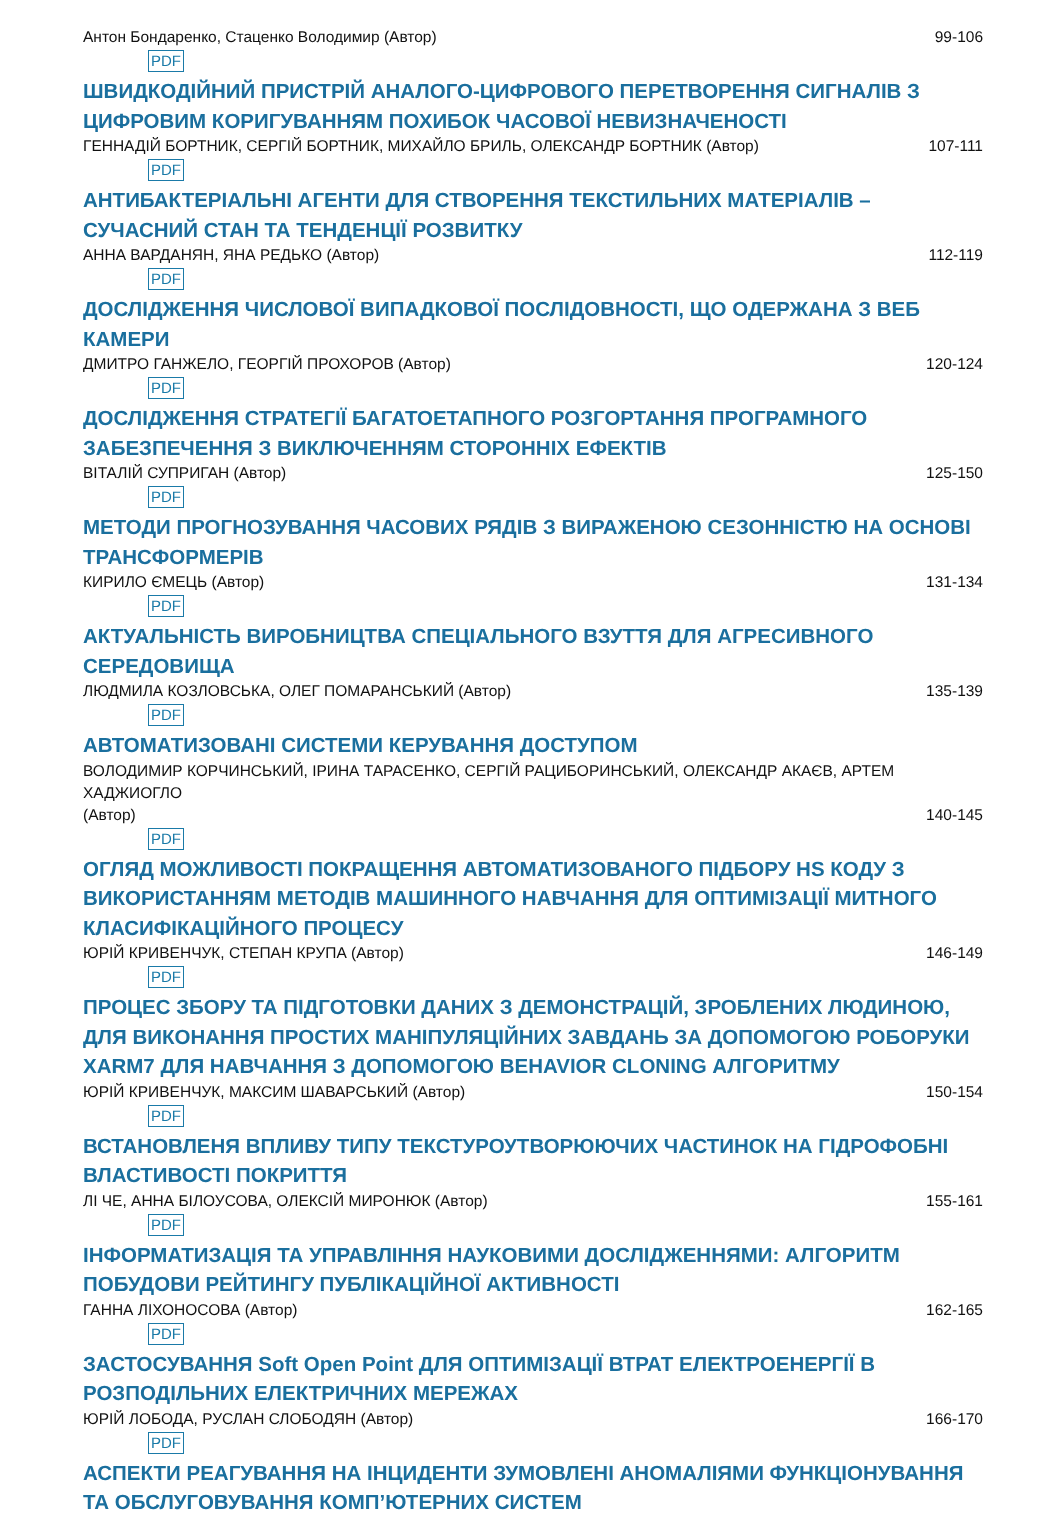Антон Бондаренко, Стаценко Володимир (Автор) 99-106
PDF
ШВИДКОДІЙНИЙ ПРИСТРІЙ АНАЛОГО-ЦИФРОВОГО ПЕРЕТВОРЕННЯ СИГНАЛІВ З ЦИФРОВИМ КОРИГУВАННЯМ ПОХИБОК ЧАСОВОЇ НЕВИЗНАЧЕНОСТІ
ГЕННАДІЙ БОРТНИК, СЕРГІЙ БОРТНИК, МИХАЙЛО БРИЛЬ, ОЛЕКСАНДР БОРТНИК (Автор) 107-111
PDF
АНТИБАКТЕРІАЛЬНІ АГЕНТИ ДЛЯ СТВОРЕННЯ ТЕКСТИЛЬНИХ МАТЕРІАЛІВ – СУЧАСНИЙ СТАН ТА ТЕНДЕНЦІЇ РОЗВИТКУ
АННА ВАРДАНЯН, ЯНА РЕДЬКО (Автор) 112-119
PDF
ДОСЛІДЖЕННЯ ЧИСЛОВОЇ ВИПАДКОВОЇ ПОСЛІДОВНОСТІ, ЩО ОДЕРЖАНА З ВЕБ КАМЕРИ
ДМИТРО ГАНЖЕЛО, ГЕОРГІЙ ПРОХОРОВ (Автор) 120-124
PDF
ДОСЛІДЖЕННЯ СТРАТЕГІЇ БАГАТОЕТАПНОГО РОЗГОРТАННЯ ПРОГРАМНОГО ЗАБЕЗПЕЧЕННЯ З ВИКЛЮЧЕННЯМ СТОРОННІХ ЕФЕКТІВ
ВІТАЛІЙ СУПРИГАН (Автор) 125-150
PDF
МЕТОДИ ПРОГНОЗУВАННЯ ЧАСОВИХ РЯДІВ З ВИРАЖЕНОЮ СЕЗОННІСТЮ НА ОСНОВІ ТРАНСФОРМЕРІВ
КИРИЛО ЄМЕЦЬ (Автор) 131-134
PDF
АКТУАЛЬНІСТЬ ВИРОБНИЦТВА СПЕЦІАЛЬНОГО ВЗУТТЯ ДЛЯ АГРЕСИВНОГО СЕРЕДОВИЩА
ЛЮДМИЛА КОЗЛОВСЬКА, ОЛЕГ ПОМАРАНСЬКИЙ (Автор) 135-139
PDF
АВТОМАТИЗОВАНІ СИСТЕМИ КЕРУВАННЯ ДОСТУПОМ
ВОЛОДИМИР КОРЧИНСЬКИЙ, ІРИНА ТАРАСЕНКО, СЕРГІЙ РАЦИБОРИНСЬКИЙ, ОЛЕКСАНДР АКАЄВ, АРТЕМ ХАДЖИОГЛО
(Автор) 140-145
PDF
ОГЛЯД МОЖЛИВОСТІ ПОКРАЩЕННЯ АВТОМАТИЗОВАНОГО ПІДБОРУ HS КОДУ З ВИКОРИСТАННЯМ МЕТОДІВ МАШИННОГО НАВЧАННЯ ДЛЯ ОПТИМІЗАЦІЇ МИТНОГО КЛАСИФІКАЦІЙНОГО ПРОЦЕСУ
ЮРІЙ КРИВЕНЧУК, СТЕПАН КРУПА (Автор) 146-149
PDF
ПРОЦЕС ЗБОРУ ТА ПІДГОТОВКИ ДАНИХ З ДЕМОНСТРАЦІЙ, ЗРОБЛЕНИХ ЛЮДИНОЮ, ДЛЯ ВИКОНАННЯ ПРОСТИХ МАНІПУЛЯЦІЙНИХ ЗАВДАНЬ ЗА ДОПОМОГОЮ РОБОРУКИ XARM7 ДЛЯ НАВЧАННЯ З ДОПОМОГОЮ BEHAVIOR CLONING АЛГОРИТМУ
ЮРІЙ КРИВЕНЧУК, МАКСИМ ШАВАРСЬКИЙ (Автор) 150-154
PDF
ВСТАНОВЛЕНЯ ВПЛИВУ ТИПУ ТЕКСТУРОУТВОРЮЮЧИХ ЧАСТИНОК НА ГІДРОФОБНІ ВЛАСТИВОСТІ ПОКРИТТЯ
ЛІ ЧЕ, АННА БІЛОУСОВА, ОЛЕКСІЙ МИРОНЮК (Автор) 155-161
PDF
ІНФОРМАТИЗАЦІЯ ТА УПРАВЛІННЯ НАУКОВИМИ ДОСЛІДЖЕННЯМИ: АЛГОРИТМ ПОБУДОВИ РЕЙТИНГУ ПУБЛІКАЦІЙНОЇ АКТИВНОСТІ
ГАННА ЛІХОНОСОВА (Автор) 162-165
PDF
ЗАСТОСУВАННЯ Soft Open Point ДЛЯ ОПТИМІЗАЦІЇ ВТРАТ ЕЛЕКТРОЕНЕРГІЇ В РОЗПОДІЛЬНИХ ЕЛЕКТРИЧНИХ МЕРЕЖАХ
ЮРІЙ ЛОБОДА, РУСЛАН СЛОБОДЯН (Автор) 166-170
PDF
АСПЕКТИ РЕАГУВАННЯ НА ІНЦИДЕНТИ ЗУМОВЛЕНІ АНОМАЛІЯМИ ФУНКЦІОНУВАННЯ ТА ОБСЛУГОВУВАННЯ КОМП’ЮТЕРНИХ СИСТЕМ